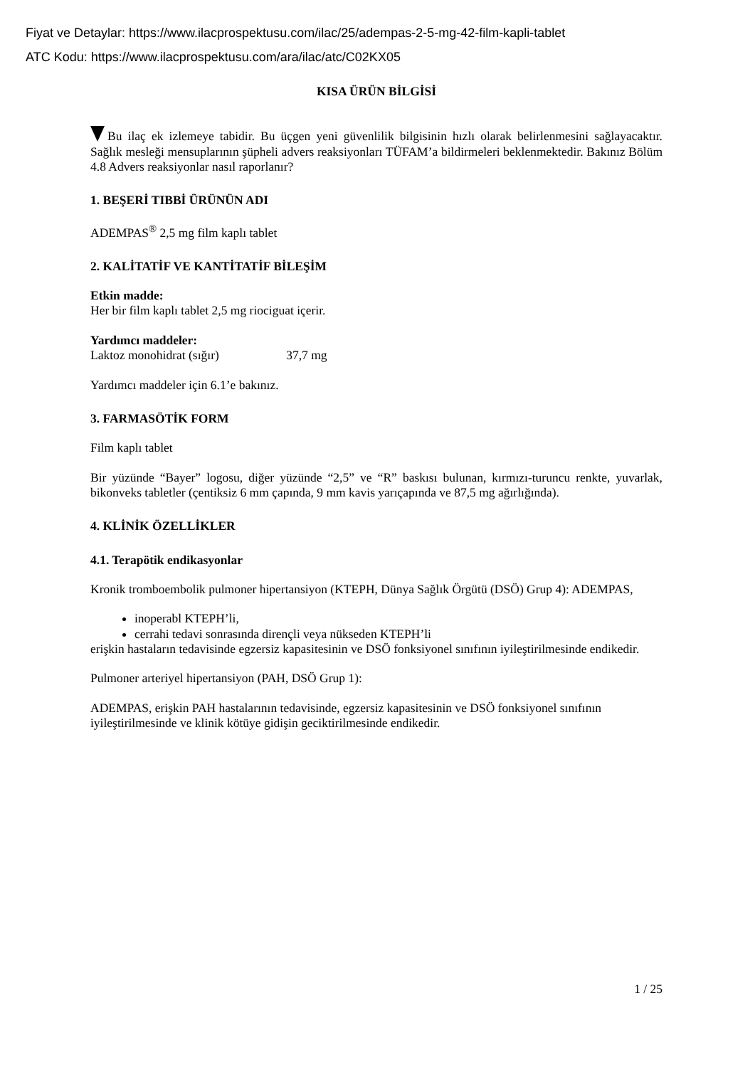Fiyat ve Detaylar: https://www.ilacprospektusu.com/ilac/25/adempas-2-5-mg-42-film-kapli-tablet
ATC Kodu: https://www.ilacprospektusu.com/ara/ilac/atc/C02KX05
KISA ÜRÜN BİLGİSİ
Bu ilaç ek izlemeye tabidir. Bu üçgen yeni güvenlilik bilgisinin hızlı olarak belirlenmesini sağlayacaktır. Sağlık mesleği mensuplarının şüpheli advers reaksiyonları TÜFAM’a bildirmeleri beklenmektedir. Bakınız Bölüm 4.8 Advers reaksiyonlar nasıl raporlanır?
1. BEŞERİ TIBBİ ÜRÜNÜN ADI
ADEMPAS<sup>®</sup> 2,5 mg film kaplı tablet
2. KALİTATİF VE KANTİTATİF BİLEŞİM
Etkin madde:
Her bir film kaplı tablet 2,5 mg riociguat içerir.
Yardımcı maddeler:
Laktoz monohidrat (sığır) 37,7 mg
Yardımcı maddeler için 6.1’e bakınız.
3. FARMASÖTİK FORM
Film kaplı tablet
Bir yüzünde “Bayer” logosu, diğer yüzünde “2,5” ve “R” baskısı bulunan, kırmızı-turuncu renkte, yuvarlak, bikonveks tabletler (çentiksiz 6 mm çapında, 9 mm kavis yarıçapında ve 87,5 mg ağırlığında).
4. KLİNİK ÖZELLİKLER
4.1. Terapötik endikasyonlar
Kronik tromboembolik pulmoner hipertansiyon (KTEPH, Dünya Sağlık Örgütü (DSÖ) Grup 4): ADEMPAS,
inoperabl KTEPH’li,
cerrahi tedavi sonrasında dirençli veya nükseden KTEPH’li
erişkin hastaların tedavisinde egzersiz kapasitesinin ve DSÖ fonksiyonel sınıfının iyileştirilmesinde endikedir.
Pulmoner arteriyel hipertansiyon (PAH, DSÖ Grup 1):
ADEMPAS, erişkin PAH hastalarının tedavisinde, egzersiz kapasitesinin ve DSÖ fonksiyonel sınıfının iyileştirilmesinde ve klinik kötüye gidişin geciktirilmesinde endikedir.
1 / 25